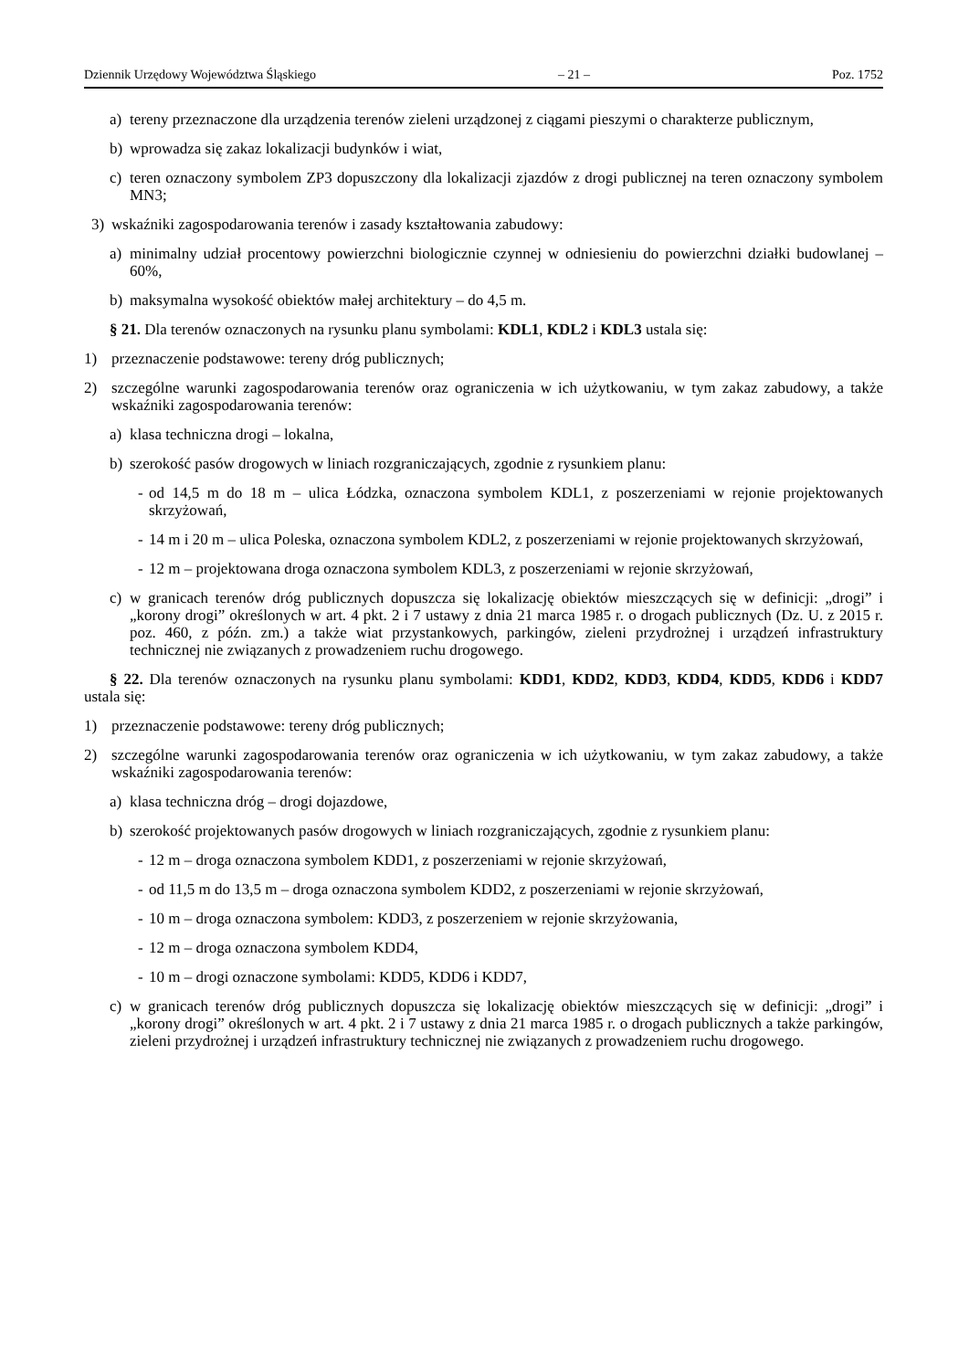Dziennik Urzędowy Województwa Śląskiego – 21 – Poz. 1752
a) tereny przeznaczone dla urządzenia terenów zieleni urządzonej z ciągami pieszymi o charakterze publicznym,
b) wprowadza się zakaz lokalizacji budynków i wiat,
c) teren oznaczony symbolem ZP3 dopuszczony dla lokalizacji zjazdów z drogi publicznej na teren oznaczony symbolem MN3;
3) wskaźniki zagospodarowania terenów i zasady kształtowania zabudowy:
a) minimalny udział procentowy powierzchni biologicznie czynnej w odniesieniu do powierzchni działki budowlanej – 60%,
b) maksymalna wysokość obiektów małej architektury – do 4,5 m.
§ 21. Dla terenów oznaczonych na rysunku planu symbolami: KDL1, KDL2 i KDL3 ustala się:
1) przeznaczenie podstawowe: tereny dróg publicznych;
2) szczególne warunki zagospodarowania terenów oraz ograniczenia w ich użytkowaniu, w tym zakaz zabudowy, a także wskaźniki zagospodarowania terenów:
a) klasa techniczna drogi – lokalna,
b) szerokość pasów drogowych w liniach rozgraniczających, zgodnie z rysunkiem planu:
- od 14,5 m do 18 m – ulica Łódzka, oznaczona symbolem KDL1, z poszerzeniami w rejonie projektowanych skrzyżowań,
- 14 m i 20 m – ulica Poleska, oznaczona symbolem KDL2, z poszerzeniami w rejonie projektowanych skrzyżowań,
- 12 m – projektowana droga oznaczona symbolem KDL3, z poszerzeniami w rejonie skrzyżowań,
c) w granicach terenów dróg publicznych dopuszcza się lokalizację obiektów mieszczących się w definicji: „drogi” i „korony drogi” określonych w art. 4 pkt. 2 i 7 ustawy z dnia 21 marca 1985 r. o drogach publicznych (Dz. U. z 2015 r. poz. 460, z późn. zm.) a także wiat przystankowych, parkingów, zieleni przydrożnej i urządzeń infrastruktury technicznej nie związanych z prowadzeniem ruchu drogowego.
§ 22. Dla terenów oznaczonych na rysunku planu symbolami: KDD1, KDD2, KDD3, KDD4, KDD5, KDD6 i KDD7 ustala się:
1) przeznaczenie podstawowe: tereny dróg publicznych;
2) szczególne warunki zagospodarowania terenów oraz ograniczenia w ich użytkowaniu, w tym zakaz zabudowy, a także wskaźniki zagospodarowania terenów:
a) klasa techniczna dróg – drogi dojazdowe,
b) szerokość projektowanych pasów drogowych w liniach rozgraniczających, zgodnie z rysunkiem planu:
- 12 m – droga oznaczona symbolem KDD1, z poszerzeniami w rejonie skrzyżowań,
- od 11,5 m do 13,5 m – droga oznaczona symbolem KDD2, z poszerzeniami w rejonie skrzyżowań,
- 10 m – droga oznaczona symbolem: KDD3, z poszerzeniem w rejonie skrzyżowania,
- 12 m – droga oznaczona symbolem KDD4,
- 10 m – drogi oznaczone symbolami: KDD5, KDD6 i KDD7,
c) w granicach terenów dróg publicznych dopuszcza się lokalizację obiektów mieszczących się w definicji: „drogi” i „korony drogi” określonych w art. 4 pkt. 2 i 7 ustawy z dnia 21 marca 1985 r. o drogach publicznych a także parkingów, zieleni przydrożnej i urządzeń infrastruktury technicznej nie związanych z prowadzeniem ruchu drogowego.